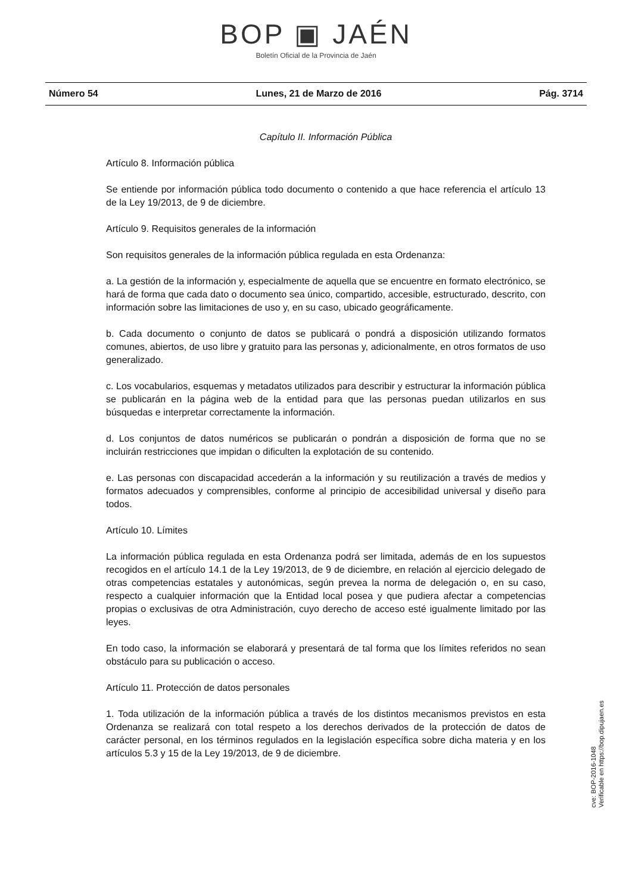BOP ▣ JAÉN
Boletín Oficial de la Provincia de Jaén
Número 54 Lunes, 21 de Marzo de 2016 Pág. 3714
Capítulo II. Información Pública
Artículo 8. Información pública
Se entiende por información pública todo documento o contenido a que hace referencia el artículo 13 de la Ley 19/2013, de 9 de diciembre.
Artículo 9. Requisitos generales de la información
Son requisitos generales de la información pública regulada en esta Ordenanza:
a. La gestión de la información y, especialmente de aquella que se encuentre en formato electrónico, se hará de forma que cada dato o documento sea único, compartido, accesible, estructurado, descrito, con información sobre las limitaciones de uso y, en su caso, ubicado geográficamente.
b. Cada documento o conjunto de datos se publicará o pondrá a disposición utilizando formatos comunes, abiertos, de uso libre y gratuito para las personas y, adicionalmente, en otros formatos de uso generalizado.
c. Los vocabularios, esquemas y metadatos utilizados para describir y estructurar la información pública se publicarán en la página web de la entidad para que las personas puedan utilizarlos en sus búsquedas e interpretar correctamente la información.
d. Los conjuntos de datos numéricos se publicarán o pondrán a disposición de forma que no se incluirán restricciones que impidan o dificulten la explotación de su contenido.
e. Las personas con discapacidad accederán a la información y su reutilización a través de medios y formatos adecuados y comprensibles, conforme al principio de accesibilidad universal y diseño para todos.
Artículo 10. Límites
La información pública regulada en esta Ordenanza podrá ser limitada, además de en los supuestos recogidos en el artículo 14.1 de la Ley 19/2013, de 9 de diciembre, en relación al ejercicio delegado de otras competencias estatales y autonómicas, según prevea la norma de delegación o, en su caso, respecto a cualquier información que la Entidad local posea y que pudiera afectar a competencias propias o exclusivas de otra Administración, cuyo derecho de acceso esté igualmente limitado por las leyes.
En todo caso, la información se elaborará y presentará de tal forma que los límites referidos no sean obstáculo para su publicación o acceso.
Artículo 11. Protección de datos personales
1. Toda utilización de la información pública a través de los distintos mecanismos previstos en esta Ordenanza se realizará con total respeto a los derechos derivados de la protección de datos de carácter personal, en los términos regulados en la legislación específica sobre dicha materia y en los artículos 5.3 y 15 de la Ley 19/2013, de 9 de diciembre.
cve: BOP-2016-1048
Verificable en https://bop.dipujaen.es